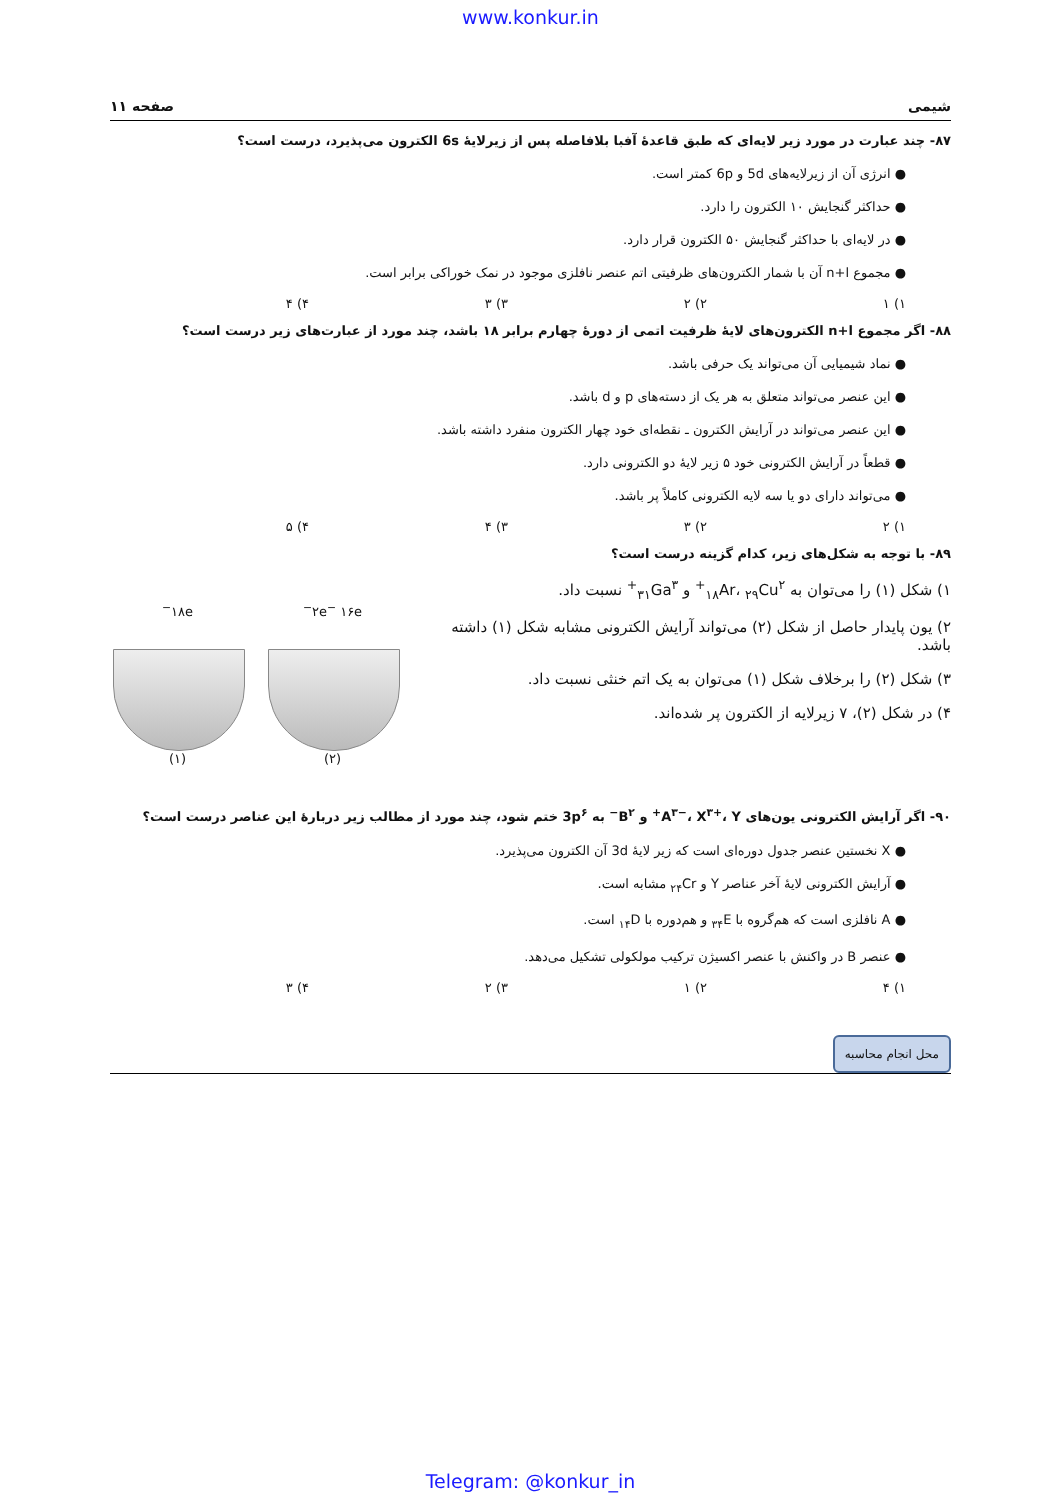www.konkur.in
شیمی صفحه ۱۱
۸۷- چند عبارت در مورد زیر لایه‌ای که طبق قاعدهٔ آفبا بلافاصله پس از زیرلایهٔ 6s الکترون می‌پذیرد، درست است؟
● انرژی آن از زیرلایه‌های 5d و 6p کمتر است.
● حداکثر گنجایش ۱۰ الکترون را دارد.
● در لایه‌ای با حداکثر گنجایش ۵۰ الکترون قرار دارد.
● مجموع n+l آن با شمار الکترون‌های ظرفیتی اتم عنصر نافلزی موجود در نمک خوراکی برابر است.
۱) ۱ ۲) ۲ ۳) ۳ ۴) ۴
۸۸- اگر مجموع n+l الکترون‌های لایهٔ ظرفیت اتمی از دورهٔ چهارم برابر ۱۸ باشد، چند مورد از عبارت‌های زیر درست است؟
● نماد شیمیایی آن می‌تواند یک حرفی باشد.
● این عنصر می‌تواند متعلق به هر یک از دسته‌های p و d باشد.
● این عنصر می‌تواند در آرایش الکترون ـ نقطه‌ای خود چهار الکترون منفرد داشته باشد.
● قطعاً در آرایش الکترونی خود ۵ زیر لایهٔ دو الکترونی دارد.
● می‌تواند دارای دو یا سه لایه الکترونی کاملاً پر باشد.
۱) ۲ ۲) ۳ ۳) ۴ ۴) ۵
۸۹- با توجه به شکل‌های زیر، کدام گزینه درست است؟
۱) شکل (۱) را می‌توان به <sub>۱۸</sub>Ar، <sub>۲۹</sub>Cu<sup>۲+</sup> و <sub>۳۱</sub>Ga<sup>۳+</sup> نسبت داد.
۲) یون پایدار حاصل از شکل (۲) می‌تواند آرایش الکترونی مشابه شکل (۱) داشته باشد.
۳) شکل (۲) را برخلاف شکل (۱) می‌توان به یک اتم خنثی نسبت داد.
۴) در شکل (۲)، ۷ زیرلایه از الکترون پر شده‌اند.
۲e<sup>−</sup> ۱۶e<sup>−</sup>
(۲)
۱۸e<sup>−</sup>
(۱)
۹۰- اگر آرایش الکترونی یون‌های A<sup>۳−</sup>، X<sup>۳+</sup>، Y<sup>+</sup> و B<sup>۲−</sup> به 3p<sup>۶</sup> ختم شود، چند مورد از مطالب زیر دربارهٔ این عناصر درست است؟
● X نخستین عنصر جدول دوره‌ای است که زیر لایهٔ 3d آن الکترون می‌پذیرد.
● آرایش الکترونی لایهٔ آخر عناصر Y و <sub>۲۴</sub>Cr مشابه است.
● A نافلزی است که هم‌گروه با <sub>۳۴</sub>E و هم‌دوره با <sub>۱۴</sub>D است.
● عنصر B در واکنش با عنصر اکسیژن ترکیب مولکولی تشکیل می‌دهد.
۱) ۴ ۲) ۱ ۳) ۲ ۴) ۳
محل انجام محاسبه
Telegram: @konkur_in